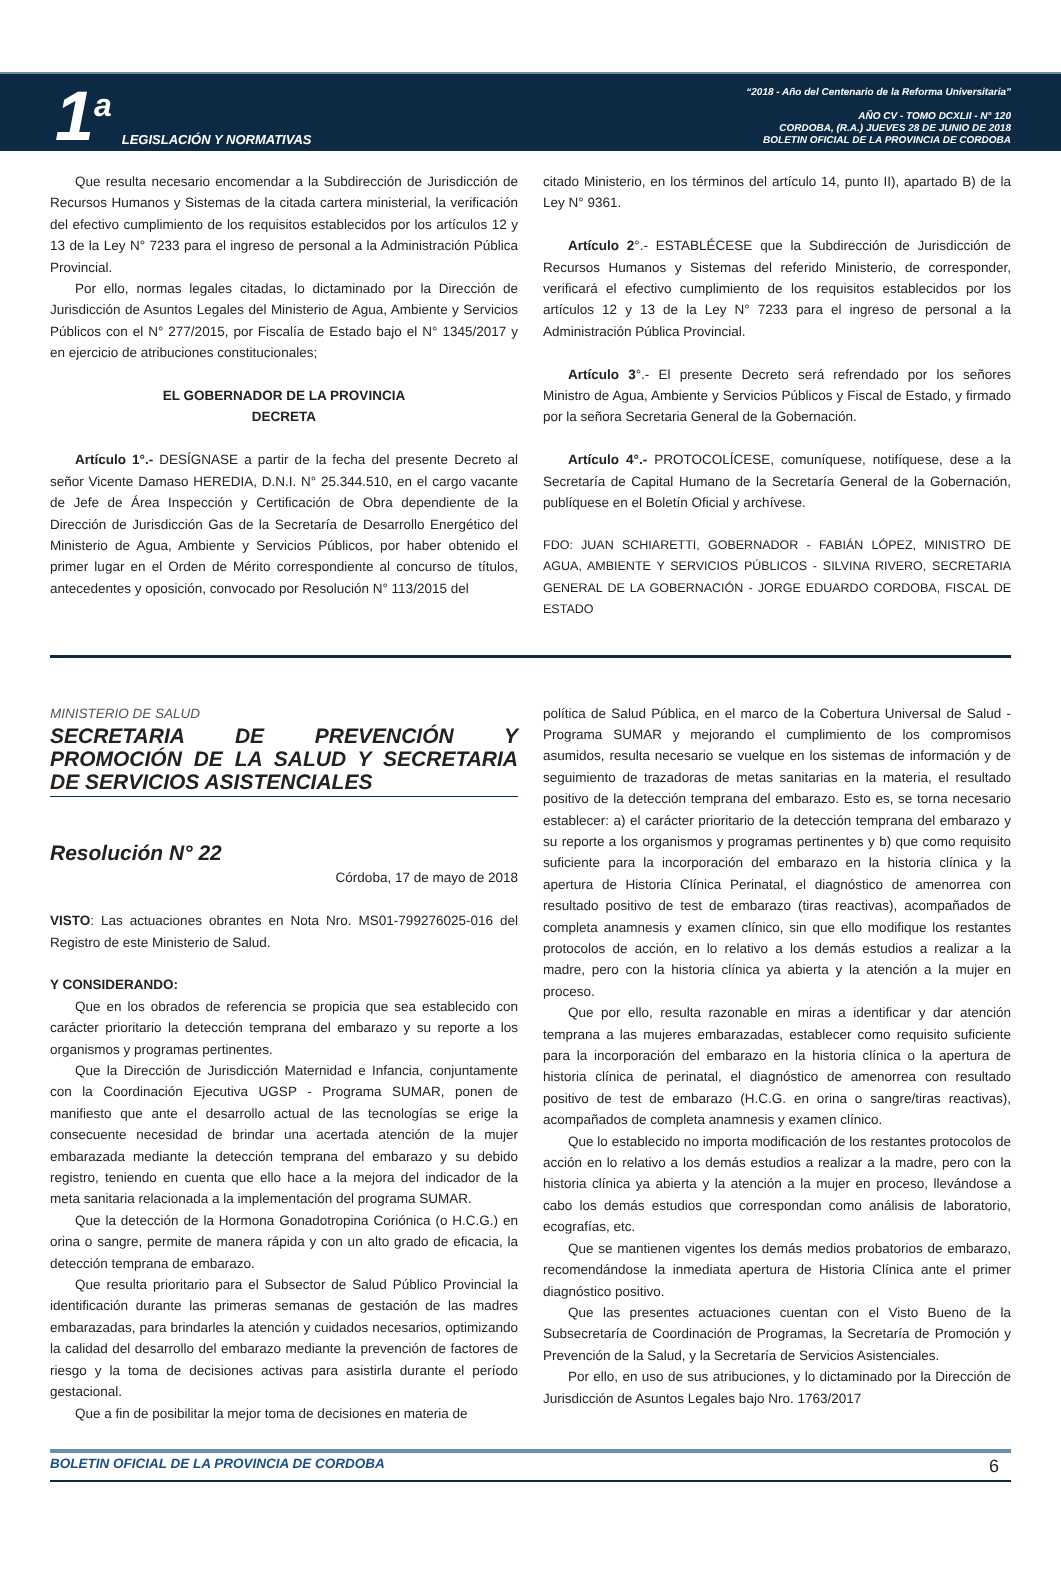1<sup>a</sup> LEGISLACIÓN Y NORMATIVAS
“2018 - Año del Centenario de la Reforma Universitaria”
AÑO CV - TOMO DCXLII - N° 120
CORDOBA, (R.A.) JUEVES 28 DE JUNIO DE 2018
BOLETIN OFICIAL DE LA PROVINCIA DE CORDOBA
Que resulta necesario encomendar a la Subdirección de Jurisdicción de Recursos Humanos y Sistemas de la citada cartera ministerial, la verificación del efectivo cumplimiento de los requisitos establecidos por los artículos 12 y 13 de la Ley N° 7233 para el ingreso de personal a la Administración Pública Provincial.
Por ello, normas legales citadas, lo dictaminado por la Dirección de Jurisdicción de Asuntos Legales del Ministerio de Agua, Ambiente y Servicios Públicos con el N° 277/2015, por Fiscalía de Estado bajo el N° 1345/2017 y en ejercicio de atribuciones constitucionales;
EL GOBERNADOR DE LA PROVINCIA
DECRETA
Artículo 1°.- DESÍGNASE a partir de la fecha del presente Decreto al señor Vicente Damaso HEREDIA, D.N.I. N° 25.344.510, en el cargo vacante de Jefe de Área Inspección y Certificación de Obra dependiente de la Dirección de Jurisdicción Gas de la Secretaría de Desarrollo Energético del Ministerio de Agua, Ambiente y Servicios Públicos, por haber obtenido el primer lugar en el Orden de Mérito correspondiente al concurso de títulos, antecedentes y oposición, convocado por Resolución N° 113/2015 del
citado Ministerio, en los términos del artículo 14, punto II), apartado B) de la Ley N° 9361.
Artículo 2°.- ESTABLÉCESE que la Subdirección de Jurisdicción de Recursos Humanos y Sistemas del referido Ministerio, de corresponder, verificará el efectivo cumplimiento de los requisitos establecidos por los artículos 12 y 13 de la Ley N° 7233 para el ingreso de personal a la Administración Pública Provincial.
Artículo 3°.- El presente Decreto será refrendado por los señores Ministro de Agua, Ambiente y Servicios Públicos y Fiscal de Estado, y firmado por la señora Secretaria General de la Gobernación.
Artículo 4°.- PROTOCOLÍCESE, comuníquese, notifíquese, dese a la Secretaría de Capital Humano de la Secretaría General de la Gobernación, publíquese en el Boletín Oficial y archívese.
FDO: JUAN SCHIARETTI, GOBERNADOR - FABIÁN LÓPEZ, MINISTRO DE AGUA, AMBIENTE Y SERVICIOS PÚBLICOS - SILVINA RIVERO, SECRETARIA GENERAL DE LA GOBERNACIÓN - JORGE EDUARDO CORDOBA, FISCAL DE ESTADO
MINISTERIO DE SALUD
SECRETARIA DE PREVENCIÓN Y PROMOCIÓN DE LA SALUD Y SECRETARIA DE SERVICIOS ASISTENCIALES
Resolución N° 22
Córdoba, 17 de mayo de 2018
VISTO: Las actuaciones obrantes en Nota Nro. MS01-799276025-016 del Registro de este Ministerio de Salud.
Y CONSIDERANDO:
Que en los obrados de referencia se propicia que sea establecido con carácter prioritario la detección temprana del embarazo y su reporte a los organismos y programas pertinentes.
Que la Dirección de Jurisdicción Maternidad e Infancia, conjuntamente con la Coordinación Ejecutiva UGSP - Programa SUMAR, ponen de manifiesto que ante el desarrollo actual de las tecnologías se erige la consecuente necesidad de brindar una acertada atención de la mujer embarazada mediante la detección temprana del embarazo y su debido registro, teniendo en cuenta que ello hace a la mejora del indicador de la meta sanitaria relacionada a la implementación del programa SUMAR.
Que la detección de la Hormona Gonadotropina Coriónica (o H.C.G.) en orina o sangre, permite de manera rápida y con un alto grado de eficacia, la detección temprana de embarazo.
Que resulta prioritario para el Subsector de Salud Público Provincial la identificación durante las primeras semanas de gestación de las madres embarazadas, para brindarles la atención y cuidados necesarios, optimizando la calidad del desarrollo del embarazo mediante la prevención de factores de riesgo y la toma de decisiones activas para asistirla durante el período gestacional.
Que a fin de posibilitar la mejor toma de decisiones en materia de
política de Salud Pública, en el marco de la Cobertura Universal de Salud - Programa SUMAR y mejorando el cumplimiento de los compromisos asumidos, resulta necesario se vuelque en los sistemas de información y de seguimiento de trazadoras de metas sanitarias en la materia, el resultado positivo de la detección temprana del embarazo. Esto es, se torna necesario establecer: a) el carácter prioritario de la detección temprana del embarazo y su reporte a los organismos y programas pertinentes y b) que como requisito suficiente para la incorporación del embarazo en la historia clínica y la apertura de Historia Clínica Perinatal, el diagnóstico de amenorrea con resultado positivo de test de embarazo (tiras reactivas), acompañados de completa anamnesis y examen clínico, sin que ello modifique los restantes protocolos de acción, en lo relativo a los demás estudios a realizar a la madre, pero con la historia clínica ya abierta y la atención a la mujer en proceso.
Que por ello, resulta razonable en miras a identificar y dar atención temprana a las mujeres embarazadas, establecer como requisito suficiente para la incorporación del embarazo en la historia clínica o la apertura de historia clínica de perinatal, el diagnóstico de amenorrea con resultado positivo de test de embarazo (H.C.G. en orina o sangre/tiras reactivas), acompañados de completa anamnesis y examen clínico.
Que lo establecido no importa modificación de los restantes protocolos de acción en lo relativo a los demás estudios a realizar a la madre, pero con la historia clínica ya abierta y la atención a la mujer en proceso, llevándose a cabo los demás estudios que correspondan como análisis de laboratorio, ecografías, etc.
Que se mantienen vigentes los demás medios probatorios de embarazo, recomendándose la inmediata apertura de Historia Clínica ante el primer diagnóstico positivo.
Que las presentes actuaciones cuentan con el Visto Bueno de la Subsecretaría de Coordinación de Programas, la Secretaría de Promoción y Prevención de la Salud, y la Secretaría de Servicios Asistenciales.
Por ello, en uso de sus atribuciones, y lo dictaminado por la Dirección de Jurisdicción de Asuntos Legales bajo Nro. 1763/2017
BOLETIN OFICIAL DE LA PROVINCIA DE CORDOBA 6